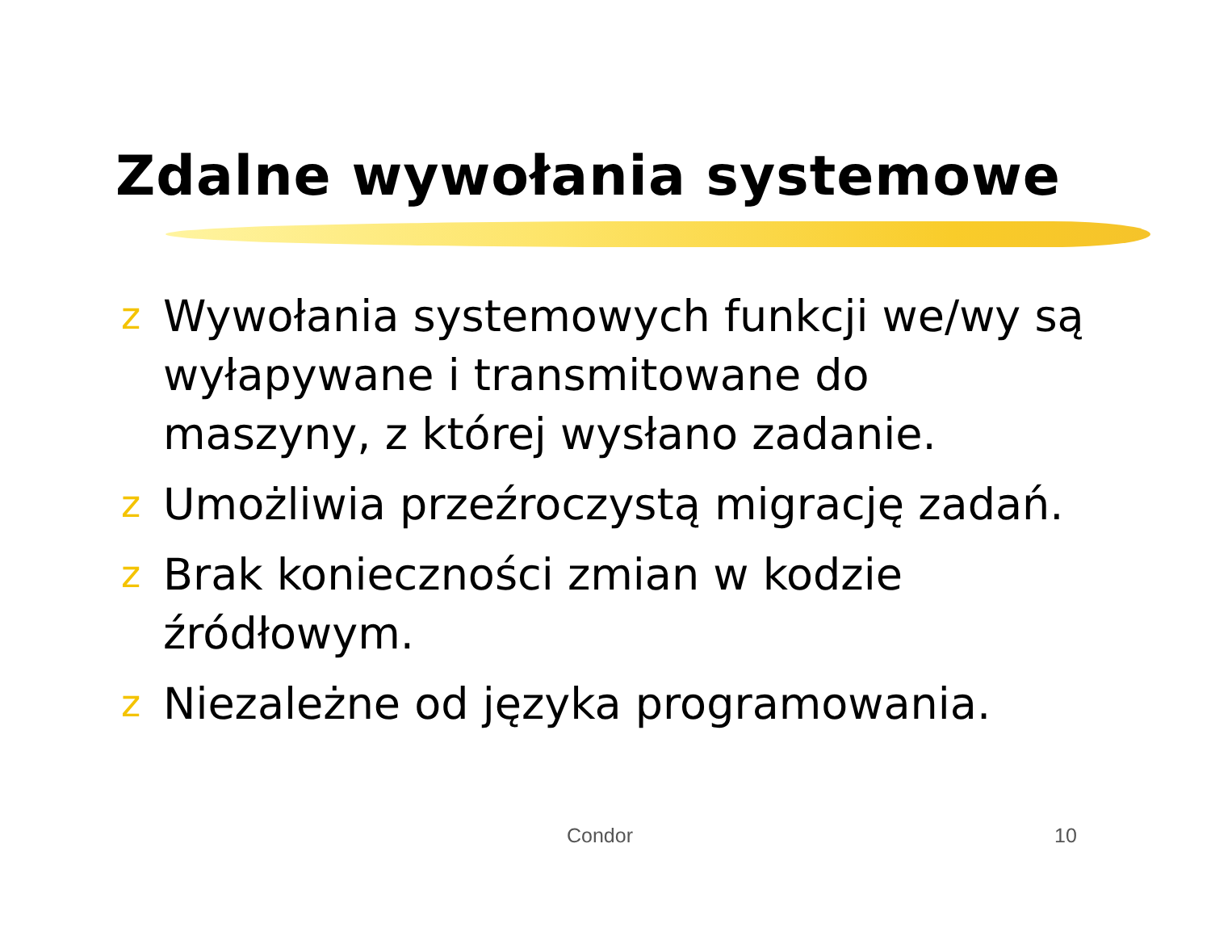Zdalne wywołania systemowe
z Wywołania systemowych funkcji we/wy są wyłapywane i transmitowane do maszyny, z której wysłano zadanie.
z Umożliwia przeźroczystą migrację zadań.
z Brak konieczności zmian w kodzie źródłowym.
z Niezależne od języka programowania.
Condor 10